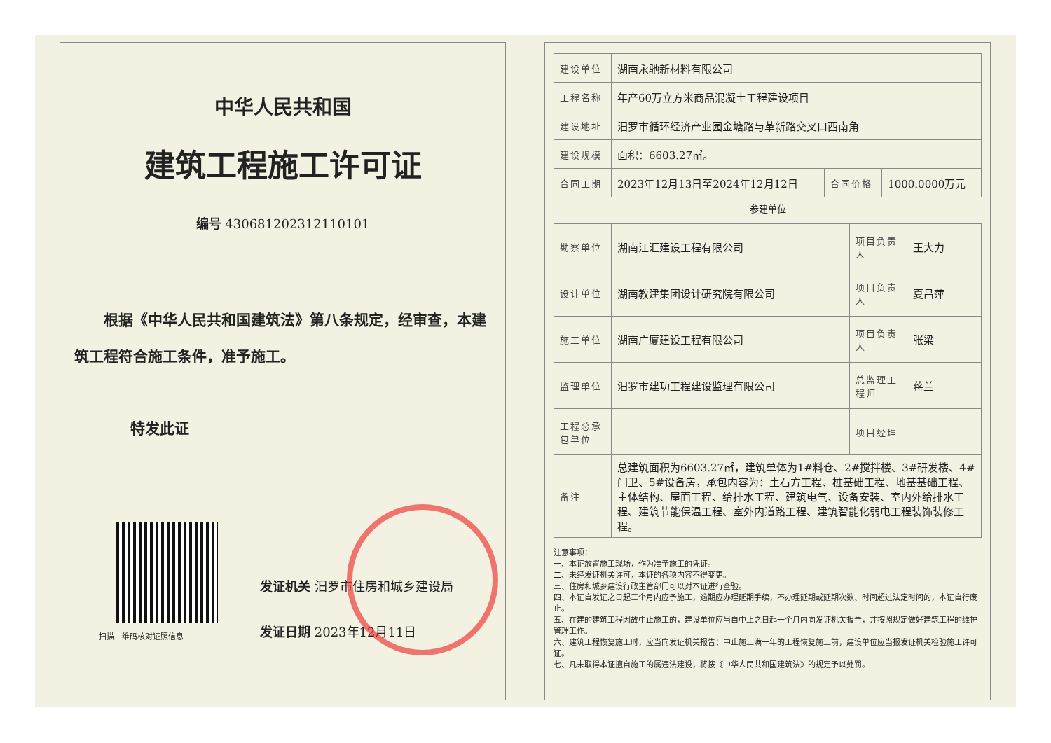中华人民共和国
建筑工程施工许可证
编号 430681202312110101
根据《中华人民共和国建筑法》第八条规定，经审查，本建筑工程符合施工条件，准予施工。
特发此证
扫描二维码核对证照信息
发证机关 汨罗市住房和城乡建设局
发证日期 2023年12月11日
| 建设单位 | 湖南永驰新材料有限公司 | | |
| 工程名称 | 年产60万立方米商品混凝土工程建设项目 | | |
| 建设地址 | 汨罗市循环经济产业园金塘路与革新路交叉口西南角 | | |
| 建设规模 | 面积：6603.27㎡。 | | |
| 合同工期 | 2023年12月13日至2024年12月12日 | 合同价格 | 1000.0000万元 |
参建单位
| 勘察单位 | 湖南江汇建设工程有限公司 | 项目负责人 | 王大力 |
| 设计单位 | 湖南教建集团设计研究院有限公司 | 项目负责人 | 夏昌萍 |
| 施工单位 | 湖南广厦建设工程有限公司 | 项目负责人 | 张梁 |
| 监理单位 | 汨罗市建功工程建设监理有限公司 | 总监理工程师 | 蒋兰 |
| 工程总承包单位 | | 项目经理 | |
| 备注 | 总建筑面积为6603.27㎡，建筑单体为1#料仓、2#搅拌楼、3#研发楼、4#门卫、5#设备房，承包内容为：土石方工程、桩基础工程、地基基础工程、主体结构、屋面工程、给排水工程、建筑电气、设备安装、室内外给排水工程、建筑节能保温工程、室外内道路工程、建筑智能化弱电工程装饰装修工程。 | | |
注意事项：
一、本证放置施工现场，作为准予施工的凭证。
二、未经发证机关许可，本证的各项内容不得变更。
三、住房和城乡建设行政主管部门可以对本证进行查验。
四、本证自发证之日起三个月内应予施工，逾期应办理延期手续，不办理延期或延期次数、时间超过法定时间的，本证自行废止。
五、在建的建筑工程因故中止施工的，建设单位应当自中止之日起一个月内向发证机关报告，并按照规定做好建筑工程的维护管理工作。
六、建筑工程恢复施工时，应当向发证机关报告；中止施工满一年的工程恢复施工前，建设单位应当报发证机关检验施工许可证。
七、凡未取得本证擅自施工的属违法建设，将按《中华人民共和国建筑法》的规定予以处罚。